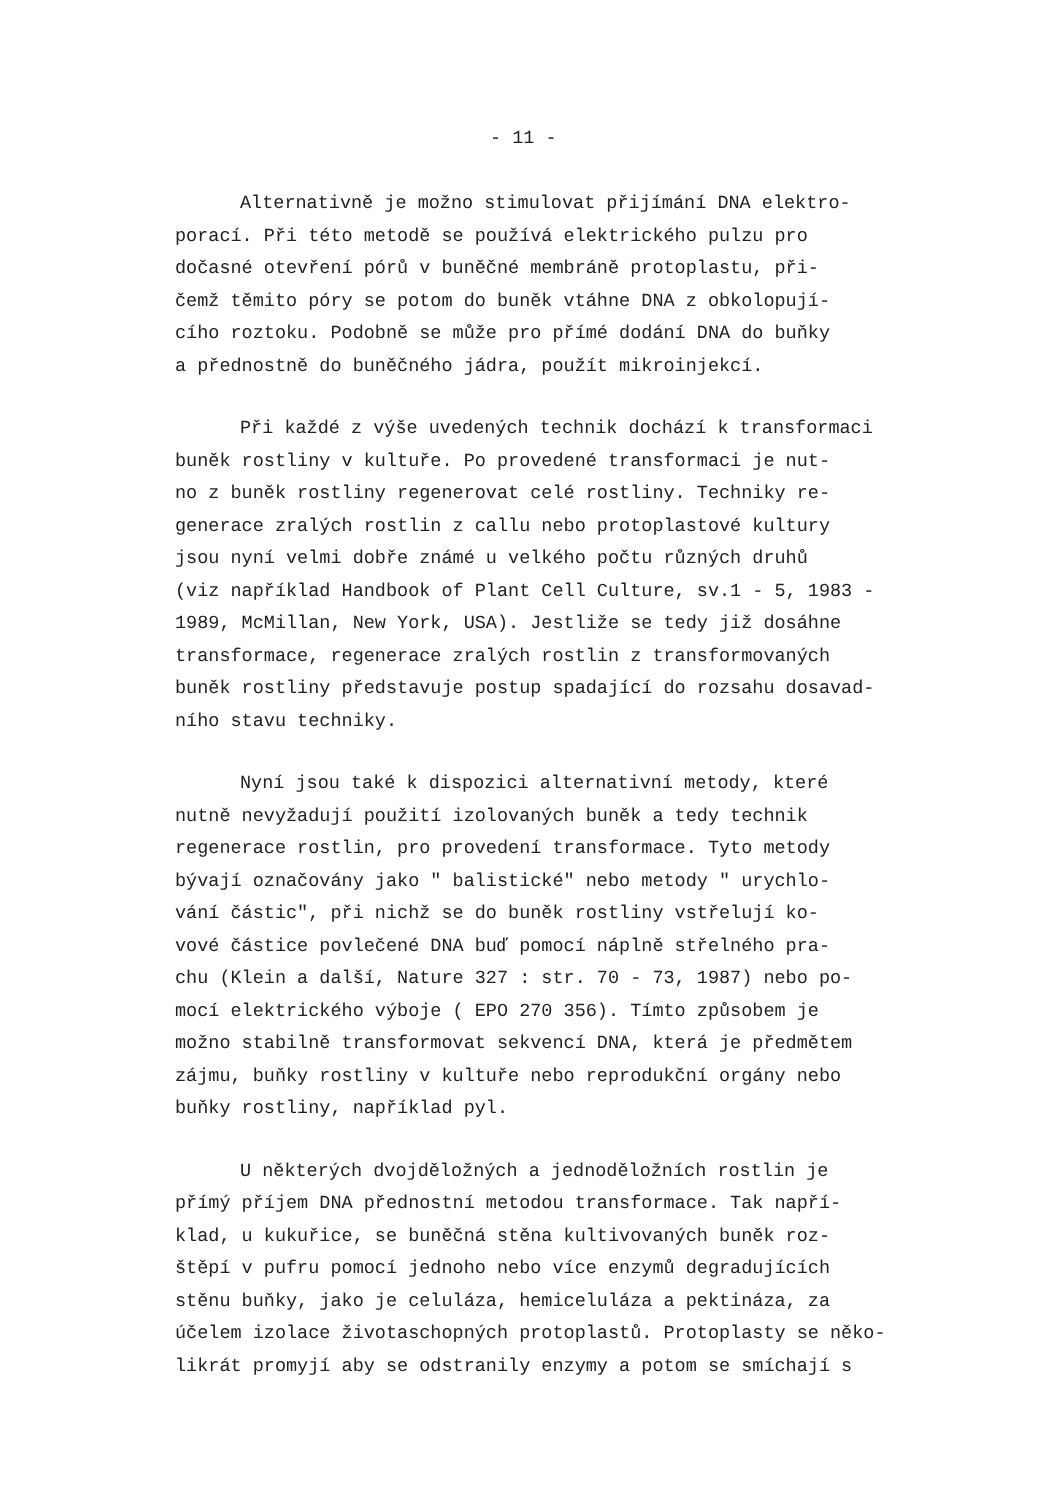- 11 -
Alternativně je možno stimulovat přijímání DNA elektro-
porací. Při této metodě se používá elektrického pulzu pro
dočasné otevření pórů v buněčné membráně protoplastu, při-
čemž těmito póry se potom do buněk vtáhne DNA z obkolopují-
cího roztoku. Podobně se může pro přímé dodání DNA do buňky
a přednostně do buněčného jádra, použít mikroinjekcí.
Při každé z výše uvedených technik dochází k transformaci
buněk rostliny v kultuře. Po provedené transformaci je nut-
no z buněk rostliny regenerovat celé rostliny. Techniky re-
generace zralých rostlin z callu nebo protoplastové kultury
jsou nyní velmi dobře známé u velkého počtu různých druhů
(viz například Handbook of Plant Cell Culture, sv.1 - 5, 1983 -
1989, McMillan, New York, USA). Jestliže se tedy již dosáhne
transformace, regenerace zralých rostlin z transformovaných
buněk rostliny představuje postup spadající do rozsahu dosavad-
ního stavu techniky.
Nyní jsou také k dispozici alternativní metody, které
nutně nevyžadují použití izolovaných buněk a tedy technik
regenerace rostlin, pro provedení transformace. Tyto metody
bývají označovány jako " balistické" nebo metody " urychlo-
vání částic", při nichž se do buněk rostliny vstřelují ko-
vové částice povlečené DNA buď pomocí náplně střelného pra-
chu (Klein a další, Nature 327 : str. 70 - 73, 1987) nebo po-
mocí elektrického výboje ( EPO 270 356). Tímto způsobem je
možno stabilně transformovat sekvencí DNA, která je předmětem
zájmu, buňky rostliny v kultuře nebo reprodukční orgány nebo
buňky rostliny, například pyl.
U některých dvojděložných a jednoděložních rostlin je
přímý příjem DNA přednostní metodou transformace. Tak napří-
klad, u kukuřice, se buněčná stěna kultivovaných buněk roz-
štěpí v pufru pomocí jednoho nebo více enzymů degradujících
stěnu buňky, jako je celuláza, hemiceluláza a pektináza, za
účelem izolace životaschopných protoplastů. Protoplasty se něko-
likrát promyjí aby se odstranily enzymy a potom se smíchají s